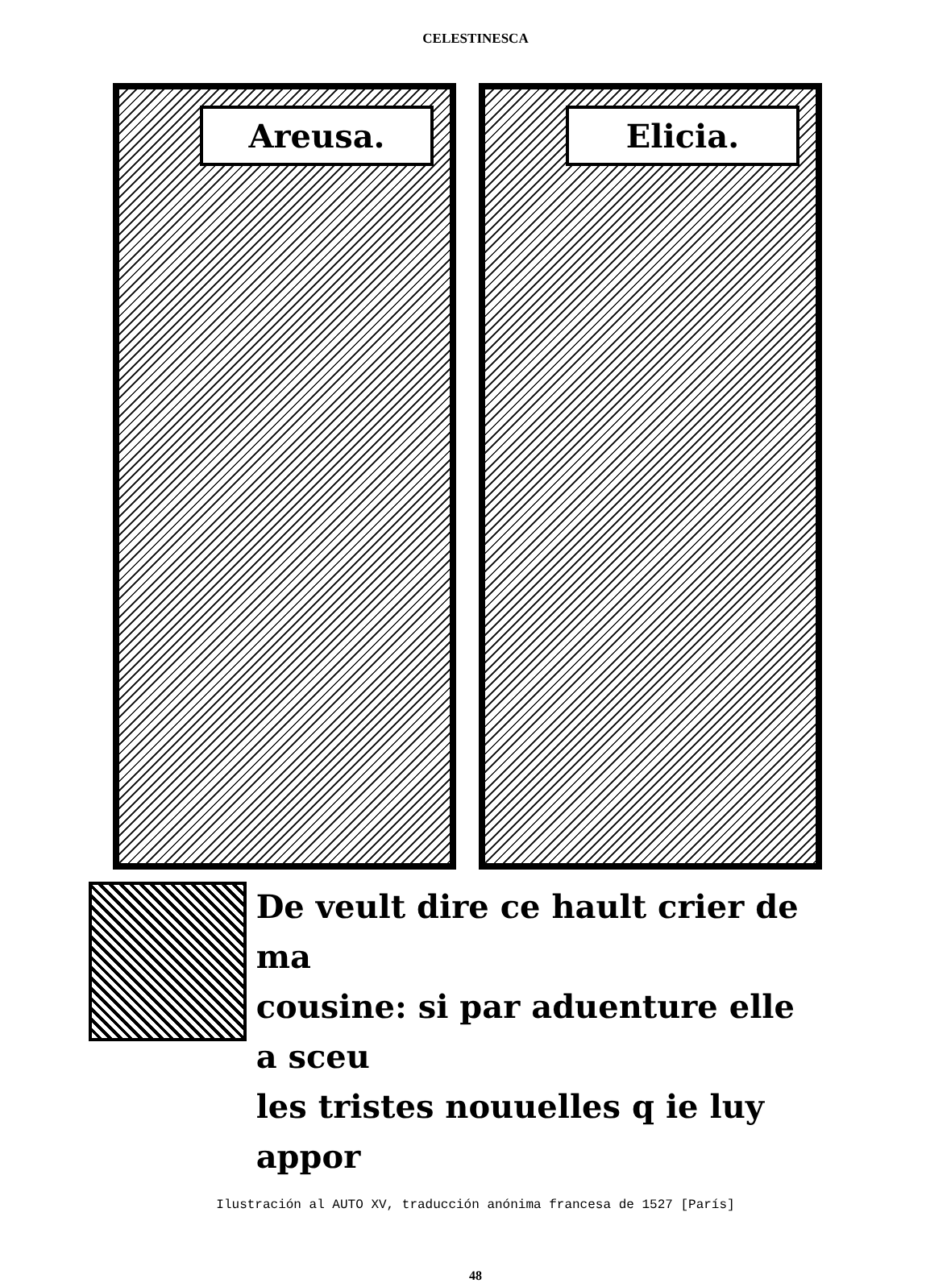CELESTINESCA
Areusa. Elicia.
De veult dire ce hault crier de ma
cousine: si par aduenture elle a sceu
les tristes nouuelles q ie luy appor
Ilustración al AUTO XV, traducción anónima francesa de 1527 [París]
48